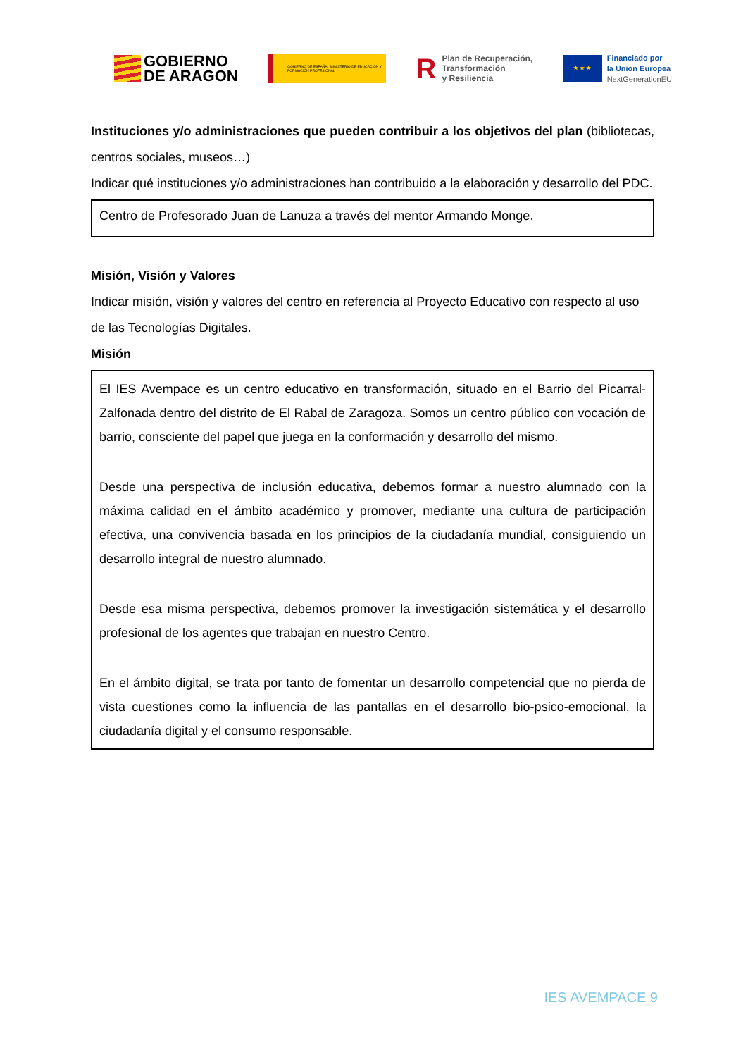GOBIERNO
DE ARAGON
GOBIERNO DE ESPAÑA MINISTERIO DE EDUCACIÓN Y FORMACIÓN PROFESIONAL
R
Plan de Recuperación,
Transformación
y Resiliencia
★ ★ ★
Financiado por
la Unión Europea
NextGenerationEU
Instituciones y/o administraciones que pueden contribuir a los objetivos del plan (bibliotecas, centros sociales, museos…)
Indicar qué instituciones y/o administraciones han contribuido a la elaboración y desarrollo del PDC.
Centro de Profesorado Juan de Lanuza a través del mentor Armando Monge.
Misión, Visión y Valores
Indicar misión, visión y valores del centro en referencia al Proyecto Educativo con respecto al uso de las Tecnologías Digitales.
Misión
El IES Avempace es un centro educativo en transformación, situado en el Barrio del Picarral-Zalfonada dentro del distrito de El Rabal de Zaragoza. Somos un centro público con vocación de barrio, consciente del papel que juega en la conformación y desarrollo del mismo.
Desde una perspectiva de inclusión educativa, debemos formar a nuestro alumnado con la máxima calidad en el ámbito académico y promover, mediante una cultura de participación efectiva, una convivencia basada en los principios de la ciudadanía mundial, consiguiendo un desarrollo integral de nuestro alumnado.
Desde esa misma perspectiva, debemos promover la investigación sistemática y el desarrollo profesional de los agentes que trabajan en nuestro Centro.
En el ámbito digital, se trata por tanto de fomentar un desarrollo competencial que no pierda de vista cuestiones como la influencia de las pantallas en el desarrollo bio-psico-emocional, la ciudadanía digital y el consumo responsable.
IES AVEMPACE 9